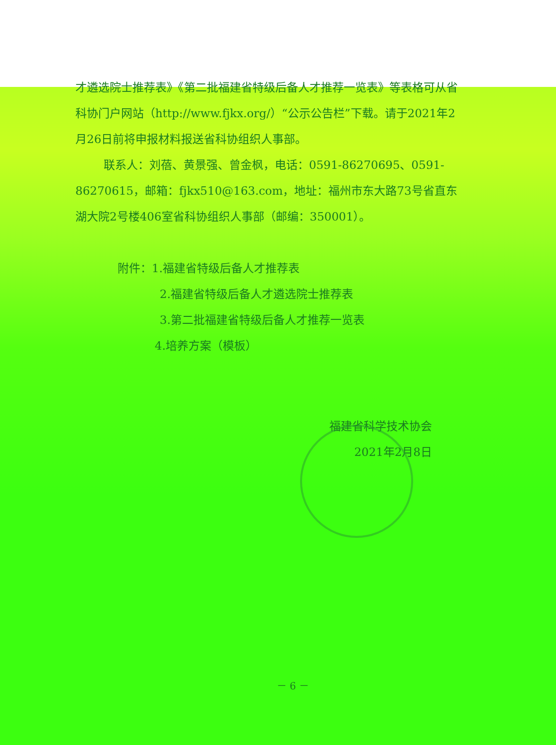才遴选院士推荐表》《第二批福建省特级后备人才推荐一览表》等表格可从省科协门户网站（http://www.fjkx.org/）“公示公告栏”下载。请于2021年2月26日前将申报材料报送省科协组织人事部。
联系人：刘蓓、黄景强、曾金枫，电话：0591-86270695、0591-86270615，邮箱：fjkx510@163.com，地址：福州市东大路73号省直东湖大院2号楼406室省科协组织人事部（邮编：350001）。
附件：1.福建省特级后备人才推荐表
2.福建省特级后备人才遴选院士推荐表
3.第二批福建省特级后备人才推荐一览表
4.培养方案（模板）
福建省科学技术协会
2021年2月8日
－ 6 －